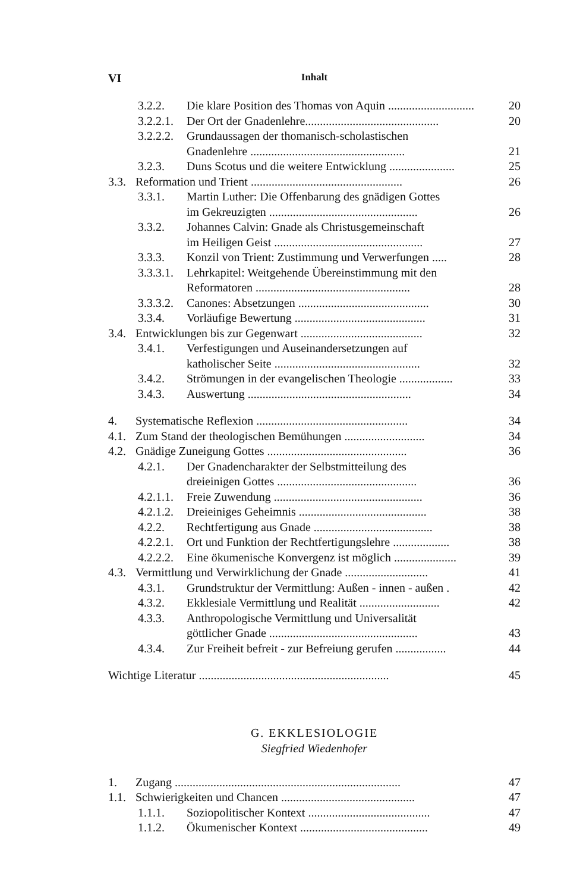VI Inhalt
3.2.2. Die klare Position des Thomas von Aquin ............................. 20
3.2.2.1. Der Ort der Gnadenlehre............................................. 20
3.2.2.2. Grundaussagen der thomanisch-scholastischen
Gnadenlehre .................................................... 21
3.2.3. Duns Scotus und die weitere Entwicklung ...................... 25
3.3. Reformation und Trient ................................................... 26
3.3.1. Martin Luther: Die Offenbarung des gnädigen Gottes
im Gekreuzigten .................................................. 26
3.3.2. Johannes Calvin: Gnade als Christusgemeinschaft
im Heiligen Geist .................................................. 27
3.3.3. Konzil von Trient: Zustimmung und Verwerfungen ..... 28
3.3.3.1. Lehrkapitel: Weitgehende Übereinstimmung mit den
Reformatoren .................................................... 28
3.3.3.2. Canones: Absetzungen ............................................ 30
3.3.4. Vorläufige Bewertung ............................................ 31
3.4. Entwicklungen bis zur Gegenwart ......................................... 32
3.4.1. Verfestigungen und Auseinandersetzungen auf
katholischer Seite ................................................. 32
3.4.2. Strömungen in der evangelischen Theologie .................. 33
3.4.3. Auswertung ....................................................... 34
4. Systematische Reflexion ................................................... 34
4.1. Zum Stand der theologischen Bemühungen ........................... 34
4.2. Gnädige Zuneigung Gottes ............................................... 36
4.2.1. Der Gnadencharakter der Selbstmitteilung des
dreieinigen Gottes ............................................... 36
4.2.1.1. Freie Zuwendung .................................................. 36
4.2.1.2. Dreieiniges Geheimnis ........................................... 38
4.2.2. Rechtfertigung aus Gnade ........................................ 38
4.2.2.1. Ort und Funktion der Rechtfertigungslehre ................... 38
4.2.2.2. Eine ökumenische Konvergenz ist möglich ..................... 39
4.3. Vermittlung und Verwirklichung der Gnade ............................ 41
4.3.1. Grundstruktur der Vermittlung: Außen - innen - außen . 42
4.3.2. Ekklesiale Vermittlung und Realität ........................... 42
4.3.3. Anthropologische Vermittlung und Universalität
göttlicher Gnade .................................................. 43
4.3.4. Zur Freiheit befreit - zur Befreiung gerufen ................. 44
Wichtige Literatur ................................................................ 45
G. EKKLESIOLOGIE
Siegfried Wiedenhofer
1. Zugang ............................................................................ 47
1.1. Schwierigkeiten und Chancen ............................................. 47
1.1.1. Soziopolitischer Kontext ......................................... 47
1.1.2. Ökumenischer Kontext ........................................... 49